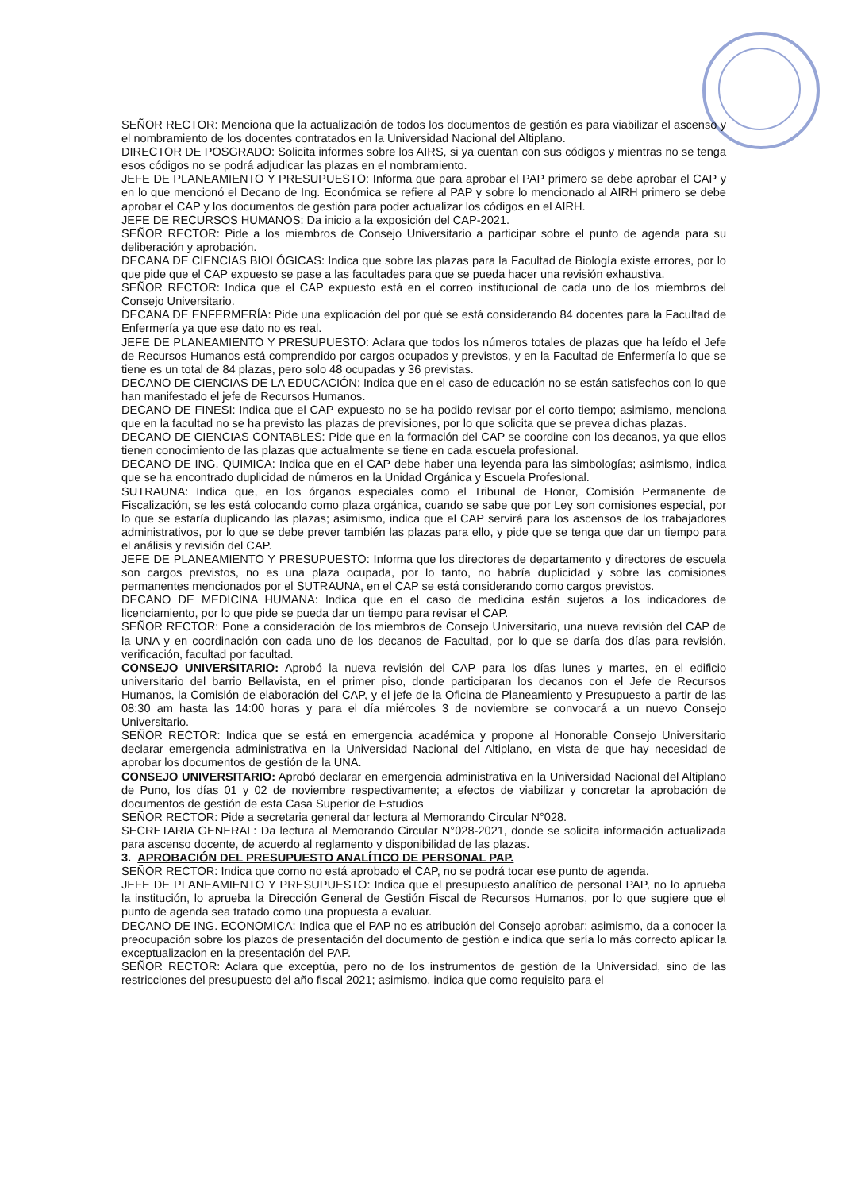SEÑOR RECTOR: Menciona que la actualización de todos los documentos de gestión es para viabilizar el ascenso y el nombramiento de los docentes contratados en la Universidad Nacional del Altiplano.
DIRECTOR DE POSGRADO: Solicita informes sobre los AIRS, si ya cuentan con sus códigos y mientras no se tenga esos códigos no se podrá adjudicar las plazas en el nombramiento.
JEFE DE PLANEAMIENTO Y PRESUPUESTO: Informa que para aprobar el PAP primero se debe aprobar el CAP y en lo que mencionó el Decano de Ing. Económica se refiere al PAP y sobre lo mencionado al AIRH primero se debe aprobar el CAP y los documentos de gestión para poder actualizar los códigos en el AIRH.
JEFE DE RECURSOS HUMANOS: Da inicio a la exposición del CAP-2021.
SEÑOR RECTOR: Pide a los miembros de Consejo Universitario a participar sobre el punto de agenda para su deliberación y aprobación.
DECANA DE CIENCIAS BIOLÓGICAS: Indica que sobre las plazas para la Facultad de Biología existe errores, por lo que pide que el CAP expuesto se pase a las facultades para que se pueda hacer una revisión exhaustiva.
SEÑOR RECTOR: Indica que el CAP expuesto está en el correo institucional de cada uno de los miembros del Consejo Universitario.
DECANA DE ENFERMERÍA: Pide una explicación del por qué se está considerando 84 docentes para la Facultad de Enfermería ya que ese dato no es real.
JEFE DE PLANEAMIENTO Y PRESUPUESTO: Aclara que todos los números totales de plazas que ha leído el Jefe de Recursos Humanos está comprendido por cargos ocupados y previstos, y en la Facultad de Enfermería lo que se tiene es un total de 84 plazas, pero solo 48 ocupadas y 36 previstas.
DECANO DE CIENCIAS DE LA EDUCACIÓN: Indica que en el caso de educación no se están satisfechos con lo que han manifestado el jefe de Recursos Humanos.
DECANO DE FINESI: Indica que el CAP expuesto no se ha podido revisar por el corto tiempo; asimismo, menciona que en la facultad no se ha previsto las plazas de previsiones, por lo que solicita que se prevea dichas plazas.
DECANO DE CIENCIAS CONTABLES: Pide que en la formación del CAP se coordine con los decanos, ya que ellos tienen conocimiento de las plazas que actualmente se tiene en cada escuela profesional.
DECANO DE ING. QUIMICA: Indica que en el CAP debe haber una leyenda para las simbologías; asimismo, indica que se ha encontrado duplicidad de números en la Unidad Orgánica y Escuela Profesional.
SUTRAUNA: Indica que, en los órganos especiales como el Tribunal de Honor, Comisión Permanente de Fiscalización, se les está colocando como plaza orgánica, cuando se sabe que por Ley son comisiones especial, por lo que se estaría duplicando las plazas; asimismo, indica que el CAP servirá para los ascensos de los trabajadores administrativos, por lo que se debe prever también las plazas para ello, y pide que se tenga que dar un tiempo para el análisis y revisión del CAP.
JEFE DE PLANEAMIENTO Y PRESUPUESTO: Informa que los directores de departamento y directores de escuela son cargos previstos, no es una plaza ocupada, por lo tanto, no habría duplicidad y sobre las comisiones permanentes mencionados por el SUTRAUNA, en el CAP se está considerando como cargos previstos.
DECANO DE MEDICINA HUMANA: Indica que en el caso de medicina están sujetos a los indicadores de licenciamiento, por lo que pide se pueda dar un tiempo para revisar el CAP.
SEÑOR RECTOR: Pone a consideración de los miembros de Consejo Universitario, una nueva revisión del CAP de la UNA y en coordinación con cada uno de los decanos de Facultad, por lo que se daría dos días para revisión, verificación, facultad por facultad.
CONSEJO UNIVERSITARIO: Aprobó la nueva revisión del CAP para los días lunes y martes, en el edificio universitario del barrio Bellavista, en el primer piso, donde participaran los decanos con el Jefe de Recursos Humanos, la Comisión de elaboración del CAP, y el jefe de la Oficina de Planeamiento y Presupuesto a partir de las 08:30 am hasta las 14:00 horas y para el día miércoles 3 de noviembre se convocará a un nuevo Consejo Universitario.
SEÑOR RECTOR: Indica que se está en emergencia académica y propone al Honorable Consejo Universitario declarar emergencia administrativa en la Universidad Nacional del Altiplano, en vista de que hay necesidad de aprobar los documentos de gestión de la UNA.
CONSEJO UNIVERSITARIO: Aprobó declarar en emergencia administrativa en la Universidad Nacional del Altiplano de Puno, los días 01 y 02 de noviembre respectivamente; a efectos de viabilizar y concretar la aprobación de documentos de gestión de esta Casa Superior de Estudios
SEÑOR RECTOR: Pide a secretaria general dar lectura al Memorando Circular N°028.
SECRETARIA GENERAL: Da lectura al Memorando Circular N°028-2021, donde se solicita información actualizada para ascenso docente, de acuerdo al reglamento y disponibilidad de las plazas.
3. APROBACIÓN DEL PRESUPUESTO ANALÍTICO DE PERSONAL PAP.
SEÑOR RECTOR: Indica que como no está aprobado el CAP, no se podrá tocar ese punto de agenda.
JEFE DE PLANEAMIENTO Y PRESUPUESTO: Indica que el presupuesto analítico de personal PAP, no lo aprueba la institución, lo aprueba la Dirección General de Gestión Fiscal de Recursos Humanos, por lo que sugiere que el punto de agenda sea tratado como una propuesta a evaluar.
DECANO DE ING. ECONOMICA: Indica que el PAP no es atribución del Consejo aprobar; asimismo, da a conocer la preocupación sobre los plazos de presentación del documento de gestión e indica que sería lo más correcto aplicar la exceptualizacion en la presentación del PAP.
SEÑOR RECTOR: Aclara que exceptúa, pero no de los instrumentos de gestión de la Universidad, sino de las restricciones del presupuesto del año fiscal 2021; asimismo, indica que como requisito para el